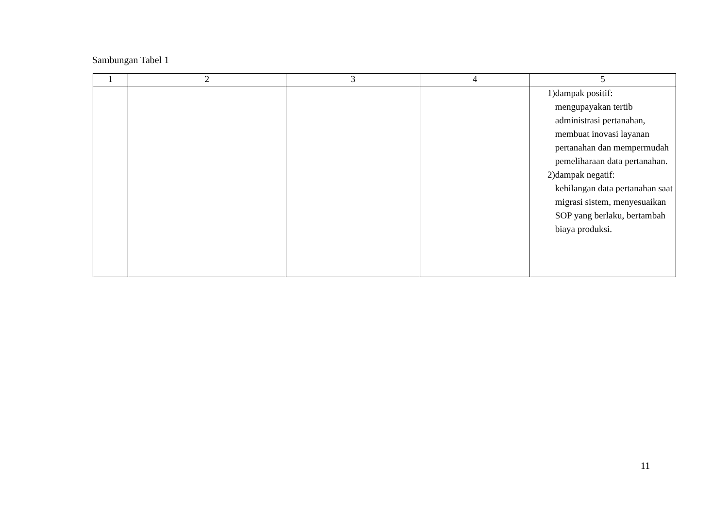Sambungan Tabel 1
| 1 | 2 | 3 | 4 | 5 |
| --- | --- | --- | --- | --- |
| | | | | 1) dampak positif: mengupayakan tertib administrasi pertanahan, membuat inovasi layanan pertanahan dan mempermudah pemeliharaan data pertanahan. 2) dampak negatif: kehilangan data pertanahan saat migrasi sistem, menyesuaikan SOP yang berlaku, bertambah biaya produksi. |
11